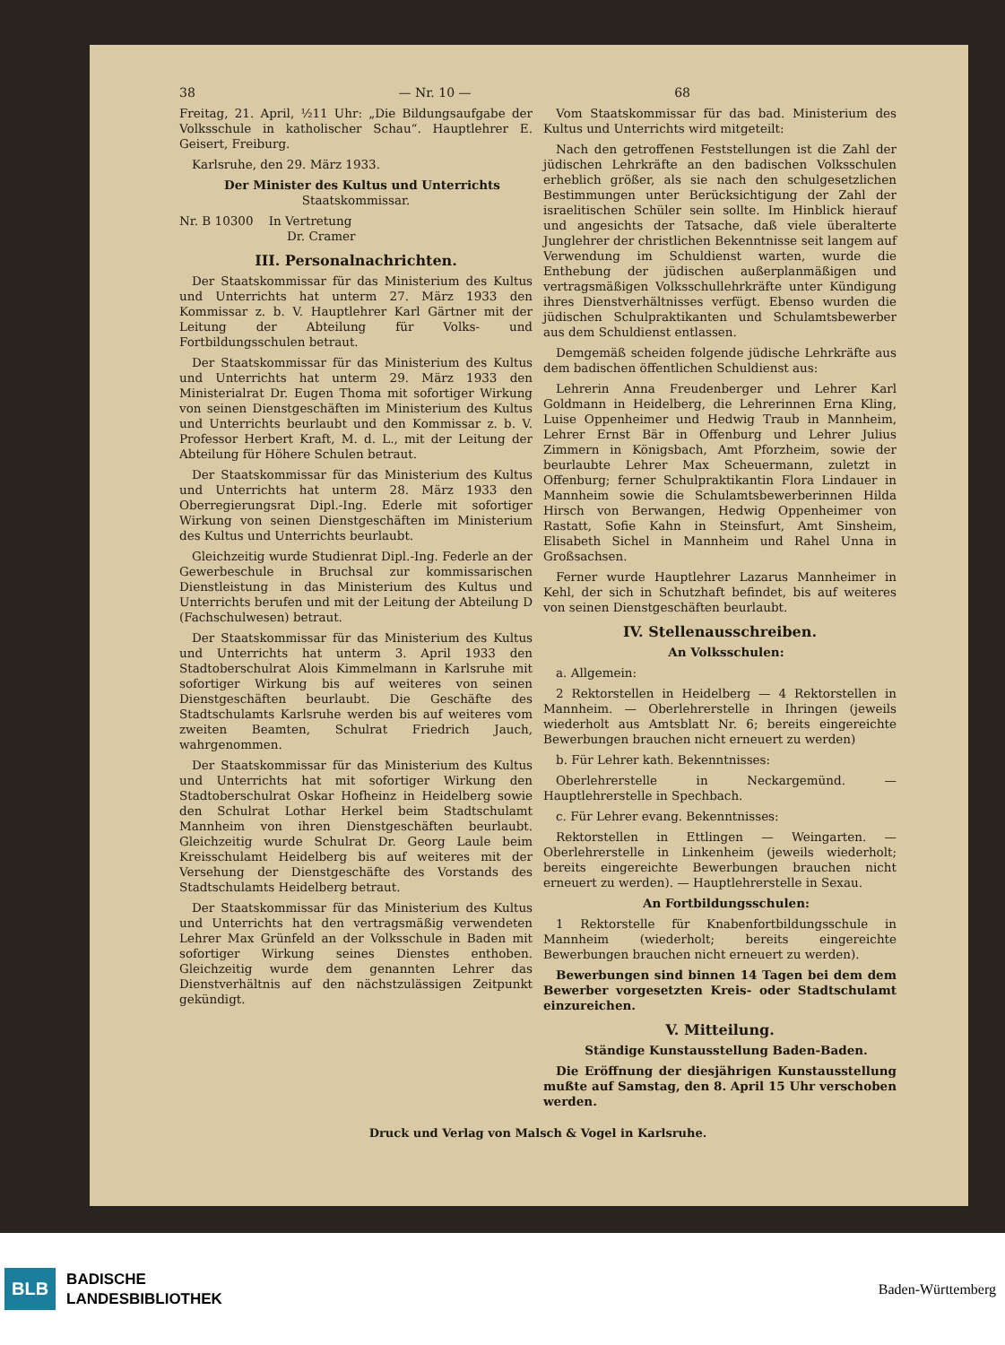38 — Nr. 10 — 68
Freitag, 21. April, ½11 Uhr: „Die Bildungsaufgabe der Volksschule in katholischer Schau“. Hauptlehrer E. Geisert, Freiburg.
Karlsruhe, den 29. März 1933.
Der Minister des Kultus und Unterrichts
Staatskommissar.
Nr. B 10300 In Vertretung
Dr. Cramer
III. Personalnachrichten.
Der Staatskommissar für das Ministerium des Kultus und Unterrichts hat unterm 27. März 1933 den Kommissar z. b. V. Hauptlehrer Karl Gärtner mit der Leitung der Abteilung für Volks- und Fortbildungsschulen betraut.
Der Staatskommissar für das Ministerium des Kultus und Unterrichts hat unterm 29. März 1933 den Ministerialrat Dr. Eugen Thoma mit sofortiger Wirkung von seinen Dienstgeschäften im Ministerium des Kultus und Unterrichts beurlaubt und den Kommissar z. b. V. Professor Herbert Kraft, M. d. L., mit der Leitung der Abteilung für Höhere Schulen betraut.
Der Staatskommissar für das Ministerium des Kultus und Unterrichts hat unterm 28. März 1933 den Oberregierungsrat Dipl.-Ing. Ederle mit sofortiger Wirkung von seinen Dienstgeschäften im Ministerium des Kultus und Unterrichts beurlaubt.
Gleichzeitig wurde Studienrat Dipl.-Ing. Federle an der Gewerbeschule in Bruchsal zur kommissarischen Dienstleistung in das Ministerium des Kultus und Unterrichts berufen und mit der Leitung der Abteilung D (Fachschulwesen) betraut.
Der Staatskommissar für das Ministerium des Kultus und Unterrichts hat unterm 3. April 1933 den Stadtoberschulrat Alois Kimmelmann in Karlsruhe mit sofortiger Wirkung bis auf weiteres von seinen Dienstgeschäften beurlaubt. Die Geschäfte des Stadtschulamts Karlsruhe werden bis auf weiteres vom zweiten Beamten, Schulrat Friedrich Jauch, wahrgenommen.
Der Staatskommissar für das Ministerium des Kultus und Unterrichts hat mit sofortiger Wirkung den Stadtoberschulrat Oskar Hofheinz in Heidelberg sowie den Schulrat Lothar Herkel beim Stadtschulamt Mannheim von ihren Dienstgeschäften beurlaubt. Gleichzeitig wurde Schulrat Dr. Georg Laule beim Kreisschulamt Heidelberg bis auf weiteres mit der Versehung der Dienstgeschäfte des Vorstands des Stadtschulamts Heidelberg betraut.
Der Staatskommissar für das Ministerium des Kultus und Unterrichts hat den vertragsmäßig verwendeten Lehrer Max Grünfeld an der Volksschule in Baden mit sofortiger Wirkung seines Dienstes enthoben. Gleichzeitig wurde dem genannten Lehrer das Dienstverhältnis auf den nächstzulässigen Zeitpunkt gekündigt.
Vom Staatskommissar für das bad. Ministerium des Kultus und Unterrichts wird mitgeteilt:
Nach den getroffenen Feststellungen ist die Zahl der jüdischen Lehrkräfte an den badischen Volksschulen erheblich größer, als sie nach den schulgesetzlichen Bestimmungen unter Berücksichtigung der Zahl der israelitischen Schüler sein sollte. Im Hinblick hierauf und angesichts der Tatsache, daß viele überalterte Junglehrer der christlichen Bekenntnisse seit langem auf Verwendung im Schuldienst warten, wurde die Enthebung der jüdischen außerplanmäßigen und vertragsmäßigen Volksschullehrkräfte unter Kündigung ihres Dienstverhältnisses verfügt. Ebenso wurden die jüdischen Schulpraktikanten und Schulamtsbewerber aus dem Schuldienst entlassen.
Demgemäß scheiden folgende jüdische Lehrkräfte aus dem badischen öffentlichen Schuldienst aus:
Lehrerin Anna Freudenberger und Lehrer Karl Goldmann in Heidelberg, die Lehrerinnen Erna Kling, Luise Oppenheimer und Hedwig Traub in Mannheim, Lehrer Ernst Bär in Offenburg und Lehrer Julius Zimmern in Königsbach, Amt Pforzheim, sowie der beurlaubte Lehrer Max Scheuermann, zuletzt in Offenburg; ferner Schulpraktikantin Flora Lindauer in Mannheim sowie die Schulamtsbewerberinnen Hilda Hirsch von Berwangen, Hedwig Oppenheimer von Rastatt, Sofie Kahn in Steinsfurt, Amt Sinsheim, Elisabeth Sichel in Mannheim und Rahel Unna in Großsachsen.
Ferner wurde Hauptlehrer Lazarus Mannheimer in Kehl, der sich in Schutzhaft befindet, bis auf weiteres von seinen Dienstgeschäften beurlaubt.
IV. Stellenausschreiben.
An Volksschulen:
a. Allgemein:
2 Rektorstellen in Heidelberg — 4 Rektorstellen in Mannheim. — Oberlehrerstelle in Ihringen (jeweils wiederholt aus Amtsblatt Nr. 6; bereits eingereichte Bewerbungen brauchen nicht erneuert zu werden)
b. Für Lehrer kath. Bekenntnisses:
Oberlehrerstelle in Neckargemünd. — Hauptlehrerstelle in Spechbach.
c. Für Lehrer evang. Bekenntnisses:
Rektorstellen in Ettlingen — Weingarten. — Oberlehrerstelle in Linkenheim (jeweils wiederholt; bereits eingereichte Bewerbungen brauchen nicht erneuert zu werden). — Hauptlehrerstelle in Sexau.
An Fortbildungsschulen:
1 Rektorstelle für Knabenfortbildungsschule in Mannheim (wiederholt; bereits eingereichte Bewerbungen brauchen nicht erneuert zu werden).
Bewerbungen sind binnen 14 Tagen bei dem dem Bewerber vorgesetzten Kreis- oder Stadtschulamt einzureichen.
V. Mitteilung.
Ständige Kunstausstellung Baden-Baden.
Die Eröffnung der diesjährigen Kunstausstellung mußte auf Samstag, den 8. April 15 Uhr verschoben werden.
Druck und Verlag von Malsch & Vogel in Karlsruhe.
BLB BADISCHE
LANDESBIBLIOTHEK Baden-Württemberg